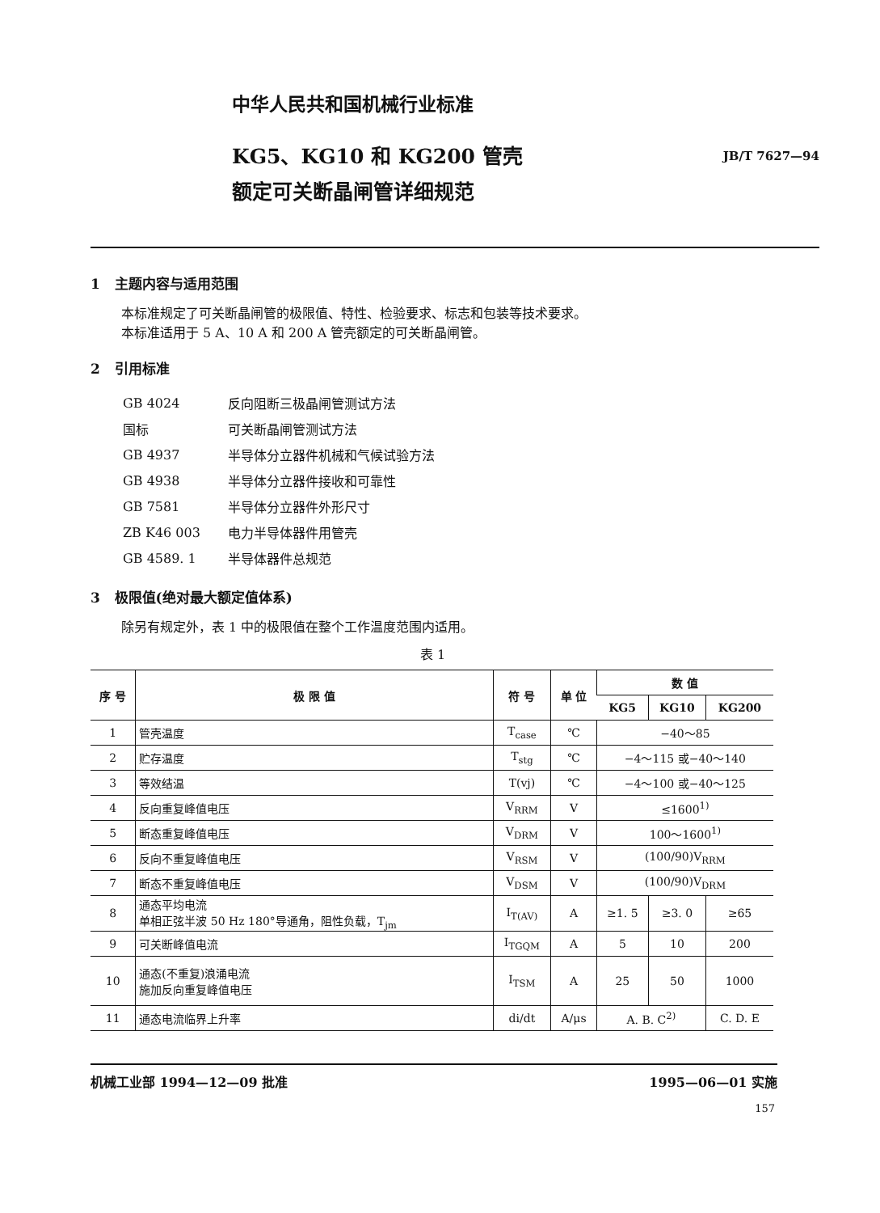中华人民共和国机械行业标准
KG5、KG10 和 KG200 管壳
额定可关断晶闸管详细规范
JB/T 7627—94
1 主题内容与适用范围
本标准规定了可关断晶闸管的极限值、特性、检验要求、标志和包装等技术要求。
本标准适用于 5 A、10 A 和 200 A 管壳额定的可关断晶闸管。
2 引用标准
| GB 4024 | 反向阻断三极晶闸管测试方法 |
| 国标 | 可关断晶闸管测试方法 |
| GB 4937 | 半导体分立器件机械和气候试验方法 |
| GB 4938 | 半导体分立器件接收和可靠性 |
| GB 7581 | 半导体分立器件外形尺寸 |
| ZB K46 003 | 电力半导体器件用管壳 |
| GB 4589. 1 | 半导体器件总规范 |
3 极限值(绝对最大额定值体系)
除另有规定外，表 1 中的极限值在整个工作温度范围内适用。
表 1
| 序 号 | 极 限 值 | 符 号 | 单 位 | 数 值 | | |
| --- | --- | --- | --- | --- | --- | --- |
| | | | | KG5 | KG10 | KG200 |
| 1 | 管壳温度 | T<sub>case</sub> | ℃ | −40～85 | | |
| 2 | 贮存温度 | T<sub>stg</sub> | ℃ | −4～115 或−40～140 | | |
| 3 | 等效结温 | T(vj) | ℃ | −4～100 或−40～125 | | |
| 4 | 反向重复峰值电压 | V<sub>RRM</sub> | V | ≤1600<sup>1)</sup> | | |
| 5 | 断态重复峰值电压 | V<sub>DRM</sub> | V | 100～1600<sup>1)</sup> | | |
| 6 | 反向不重复峰值电压 | V<sub>RSM</sub> | V | (100/90)V<sub>RRM</sub> | | |
| 7 | 断态不重复峰值电压 | V<sub>DSM</sub> | V | (100/90)V<sub>DRM</sub> | | |
| 8 | 通态平均电流 单相正弦半波 50 Hz 180°导通角，阻性负载，T<sub>jm</sub> | I<sub>T(AV)</sub> | A | ≥1. 5 | ≥3. 0 | ≥65 |
| 9 | 可关断峰值电流 | I<sub>TGQM</sub> | A | 5 | 10 | 200 |
| 10 | 通态(不重复)浪涌电流 施加反向重复峰值电压 | I<sub>TSM</sub> | A | 25 | 50 | 1000 |
| 11 | 通态电流临界上升率 | di/dt | A/μs | A. B. C<sup>2)</sup> | | C. D. E |
机械工业部 1994—12—09 批准 1995—06—01 实施
157